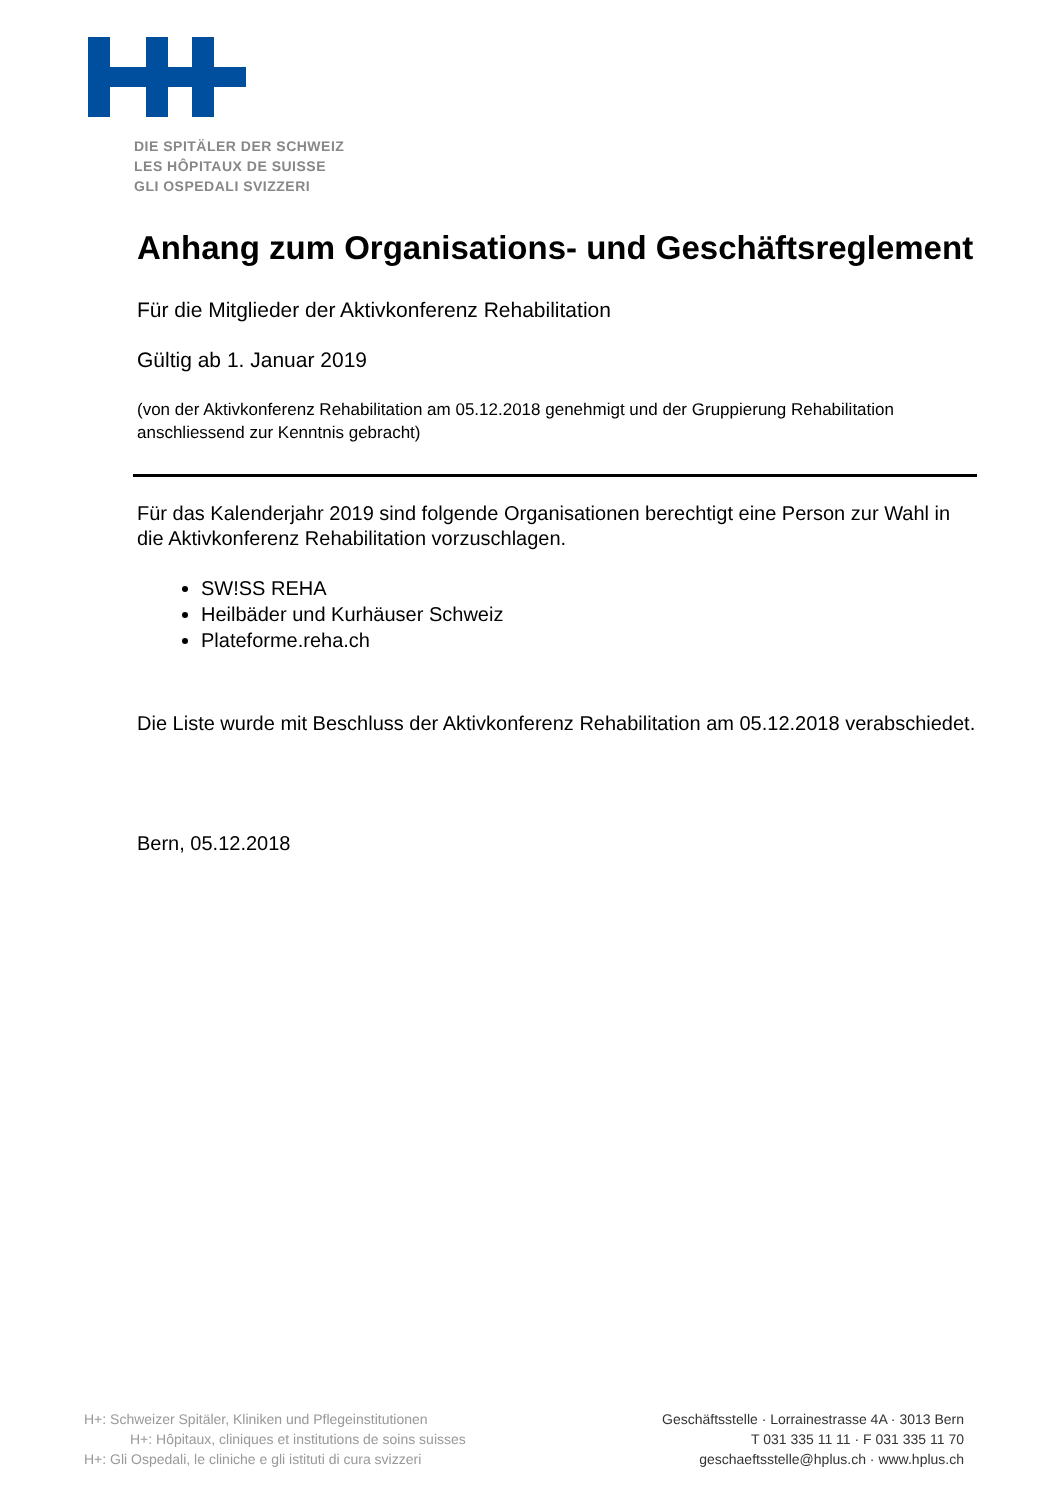DIE SPITÄLER DER SCHWEIZ
LES HÔPITAUX DE SUISSE
GLI OSPEDALI SVIZZERI
Anhang zum Organisations- und Geschäftsreglement
Für die Mitglieder der Aktivkonferenz Rehabilitation
Gültig ab 1. Januar 2019
(von der Aktivkonferenz Rehabilitation am 05.12.2018 genehmigt und der Gruppierung Rehabilitation anschliessend zur Kenntnis gebracht)
Für das Kalenderjahr 2019 sind folgende Organisationen berechtigt eine Person zur Wahl in die Aktivkonferenz Rehabilitation vorzuschlagen.
SW!SS REHA
Heilbäder und Kurhäuser Schweiz
Plateforme.reha.ch
Die Liste wurde mit Beschluss der Aktivkonferenz Rehabilitation am 05.12.2018 verabschiedet.
Bern, 05.12.2018
H+: Schweizer Spitäler, Kliniken und Pflegeinstitutionen
H+: Hôpitaux, cliniques et institutions de soins suisses
H+: Gli Ospedali, le cliniche e gli istituti di cura svizzeri
Geschäftsstelle · Lorrainestrasse 4A · 3013 Bern
T 031 335 11 11 · F 031 335 11 70
geschaeftsstelle@hplus.ch · www.hplus.ch